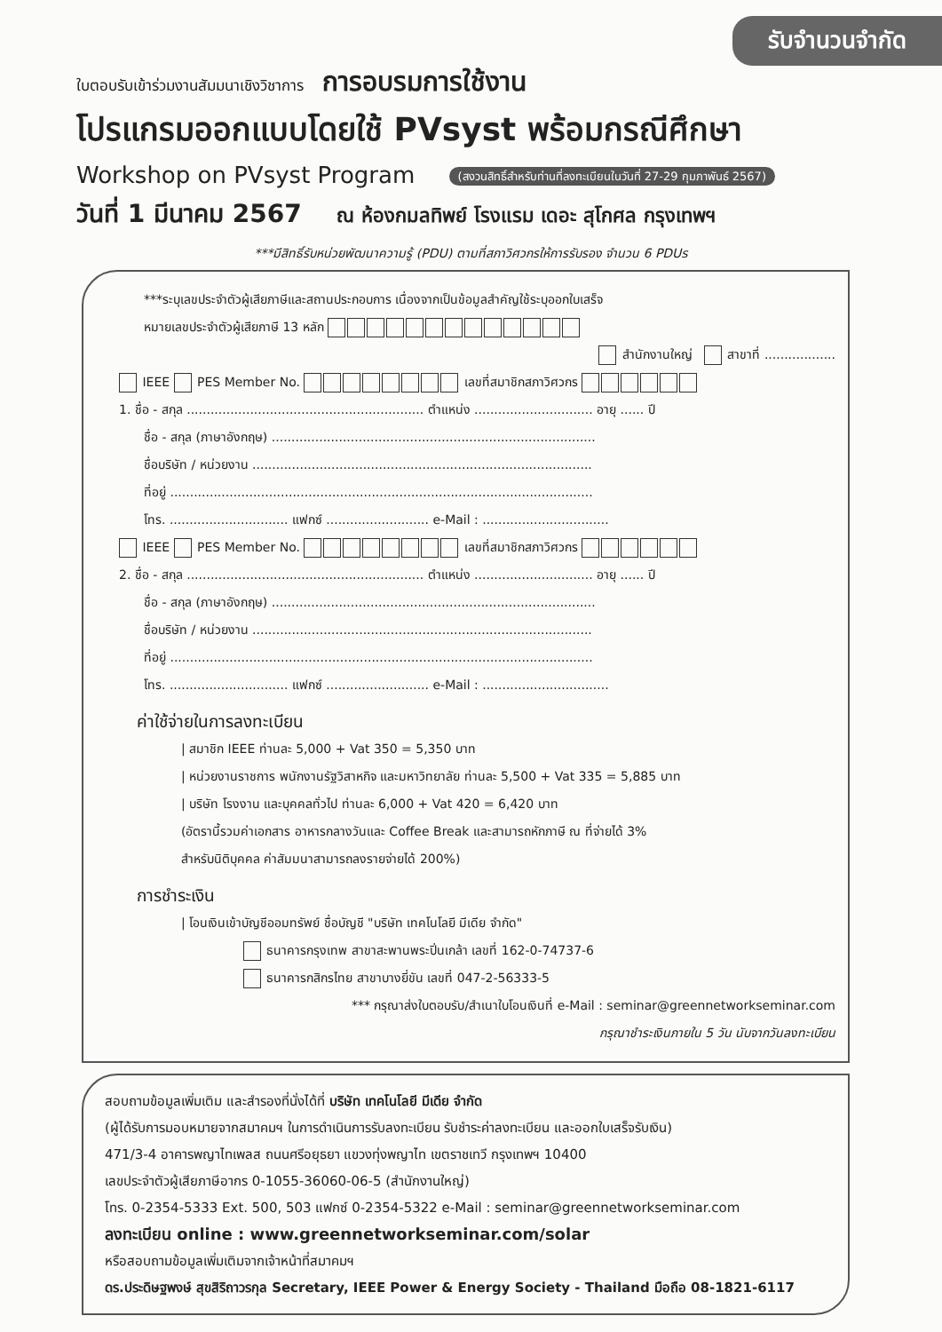รับจำนวนจำกัด
ใบตอบรับเข้าร่วมงานสัมมนาเชิงวิชาการ การอบรมการใช้งาน
โปรแกรมออกแบบโดยใช้ PVsyst พร้อมกรณีศึกษา
Workshop on PVsyst Program (สงวนสิทธิ์สำหรับท่านที่ลงทะเบียนในวันที่ 27-29 กุมภาพันธ์ 2567)
วันที่ 1 มีนาคม 2567 ณ ห้องกมลทิพย์ โรงแรม เดอะ สุโกศล กรุงเทพฯ
***มีสิทธิ์รับหน่วยพัฒนาความรู้ (PDU) ตามที่สภาวิศวกรให้การรับรอง จำนวน 6 PDUs
***ระบุเลขประจำตัวผู้เสียภาษีและสถานประกอบการ เนื่องจากเป็นข้อมูลสำคัญใช้ระบุออกใบเสร็จ
หมายเลขประจำตัวผู้เสียภาษี 13 หลัก
สำนักงานใหญ่ สาขาที่ ..................
IEEE PES Member No. เลขที่สมาชิกสภาวิศวกร
1. ชื่อ - สกุล ............................................................ ตำแหน่ง .............................. อายุ ...... ปี
ชื่อ - สกุล (ภาษาอังกฤษ) ..................................................................................
ชื่อบริษัท / หน่วยงาน ......................................................................................
ที่อยู่ ...........................................................................................................
โทร. .............................. แฟกซ์ .......................... e-Mail : ................................
IEEE PES Member No. เลขที่สมาชิกสภาวิศวกร
2. ชื่อ - สกุล ............................................................ ตำแหน่ง .............................. อายุ ...... ปี
ชื่อ - สกุล (ภาษาอังกฤษ) ..................................................................................
ชื่อบริษัท / หน่วยงาน ......................................................................................
ที่อยู่ ...........................................................................................................
โทร. .............................. แฟกซ์ .......................... e-Mail : ................................
ค่าใช้จ่ายในการลงทะเบียน
| สมาชิก IEEE ท่านละ 5,000 + Vat 350 = 5,350 บาท
| หน่วยงานราชการ พนักงานรัฐวิสาหกิจ และมหาวิทยาลัย ท่านละ 5,500 + Vat 335 = 5,885 บาท
| บริษัท โรงงาน และบุคคลทั่วไป ท่านละ 6,000 + Vat 420 = 6,420 บาท
(อัตรานี้รวมค่าเอกสาร อาหารกลางวันและ Coffee Break และสามารถหักภาษี ณ ที่จ่ายได้ 3%
สำหรับนิติบุคคล ค่าสัมมนาสามารถลงรายจ่ายได้ 200%)
การชำระเงิน
| โอนเงินเข้าบัญชีออมทรัพย์ ชื่อบัญชี "บริษัท เทคโนโลยี มีเดีย จำกัด"
ธนาคารกรุงเทพ สาขาสะพานพระปิ่นเกล้า เลขที่ 162-0-74737-6
ธนาคารกสิกรไทย สาขาบางยี่ขัน เลขที่ 047-2-56333-5
*** กรุณาส่งใบตอบรับ/สำเนาใบโอนเงินที่ e-Mail : seminar@greennetworkseminar.com
กรุณาชำระเงินภายใน 5 วัน นับจากวันลงทะเบียน
สอบถามข้อมูลเพิ่มเติม และสำรองที่นั่งได้ที่ บริษัท เทคโนโลยี มีเดีย จำกัด
(ผู้ได้รับการมอบหมายจากสมาคมฯ ในการดำเนินการรับลงทะเบียน รับชำระค่าลงทะเบียน และออกใบเสร็จรับเงิน)
471/3-4 อาคารพญาไทเพลส ถนนศรีอยุธยา แขวงทุ่งพญาไท เขตราชเทวี กรุงเทพฯ 10400
เลขประจำตัวผู้เสียภาษีอากร 0-1055-36060-06-5 (สำนักงานใหญ่)
โทร. 0-2354-5333 Ext. 500, 503 แฟกซ์ 0-2354-5322 e-Mail : seminar@greennetworkseminar.com
ลงทะเบียน online : www.greennetworkseminar.com/solar
หรือสอบถามข้อมูลเพิ่มเติมจากเจ้าหน้าที่สมาคมฯ
ดร.ประดิษฐพงษ์ สุขสิริถาวรกุล Secretary, IEEE Power & Energy Society - Thailand มือถือ 08-1821-6117